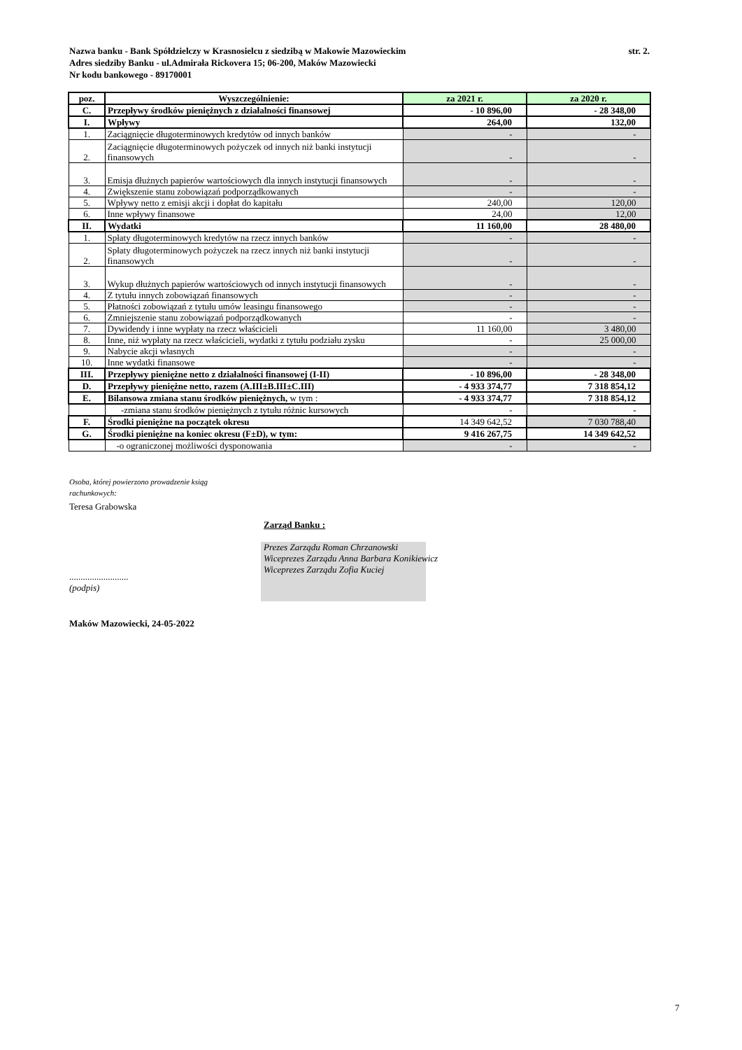str. 2. Nazwa banku - Bank Spółdzielczy w Krasnosielcu z siedzibą w Makowie Mazowieckim
Adres siedziby Banku - ul.Admirała Rickovera 15; 06-200, Maków Mazowiecki
Nr kodu bankowego - 89170001
| poz. | Wyszczególnienie: | za 2021 r. | za 2020 r. |
| --- | --- | --- | --- |
| C. | Przepływy środków pieniężnych z działalności finansowej | - 10 896,00 | - 28 348,00 |
| I. | Wpływy | 264,00 | 132,00 |
| 1. | Zaciągnięcie długoterminowych kredytów od innych banków | - | - |
| 2. | Zaciągnięcie długoterminowych pożyczek od innych niż banki instytucji finansowych | - | - |
| 3. | Emisja dłużnych papierów wartościowych dla innych instytucji finansowych | - | - |
| 4. | Zwiększenie stanu zobowiązań podporządkowanych | - | - |
| 5. | Wpływy netto z emisji akcji i dopłat do kapitału | 240,00 | 120,00 |
| 6. | Inne wpływy finansowe | 24,00 | 12,00 |
| II. | Wydatki | 11 160,00 | 28 480,00 |
| 1. | Spłaty długoterminowych kredytów na rzecz innych banków | - | - |
| 2. | Spłaty długoterminowych pożyczek na rzecz innych niż banki instytucji finansowych | - | - |
| 3. | Wykup dłużnych papierów wartościowych od innych instytucji finansowych | - | - |
| 4. | Z tytułu innych zobowiązań finansowych | - | - |
| 5. | Płatności zobowiązań z tytułu umów leasingu finansowego | - | - |
| 6. | Zmniejszenie stanu zobowiązań podporządkowanych | - | - |
| 7. | Dywidendy i inne wypłaty na rzecz właścicieli | 11 160,00 | 3 480,00 |
| 8. | Inne, niż wypłaty na rzecz właścicieli, wydatki z tytułu podziału zysku | - | 25 000,00 |
| 9. | Nabycie akcji własnych | - | - |
| 10. | Inne wydatki finansowe | - | - |
| III. | Przepływy pieniężne netto z działalności finansowej (I-II) | - 10 896,00 | - 28 348,00 |
| D. | Przepływy pieniężne netto, razem (A.III±B.III±C.III) | - 4 933 374,77 | 7 318 854,12 |
| E. | Bilansowa zmiana stanu środków pieniężnych, w tym : | - 4 933 374,77 | 7 318 854,12 |
| | -zmiana stanu środków pieniężnych z tytułu różnic kursowych | - | - |
| F. | Środki pieniężne na początek okresu | 14 349 642,52 | 7 030 788,40 |
| G. | Środki pieniężne na koniec okresu (F±D), w tym: | 9 416 267,75 | 14 349 642,52 |
| | -o ograniczonej możliwości dysponowania | - | - |
Osoba, której powierzono prowadzenie ksiąg
rachunkowych:
Teresa Grabowska
Zarząd Banku :
..........................
(podpis)
Prezes Zarządu Roman Chrzanowski
Wiceprezes Zarządu Anna Barbara Konikiewicz
Wiceprezes Zarządu Zofia Kuciej
Maków Mazowiecki, 24-05-2022
7